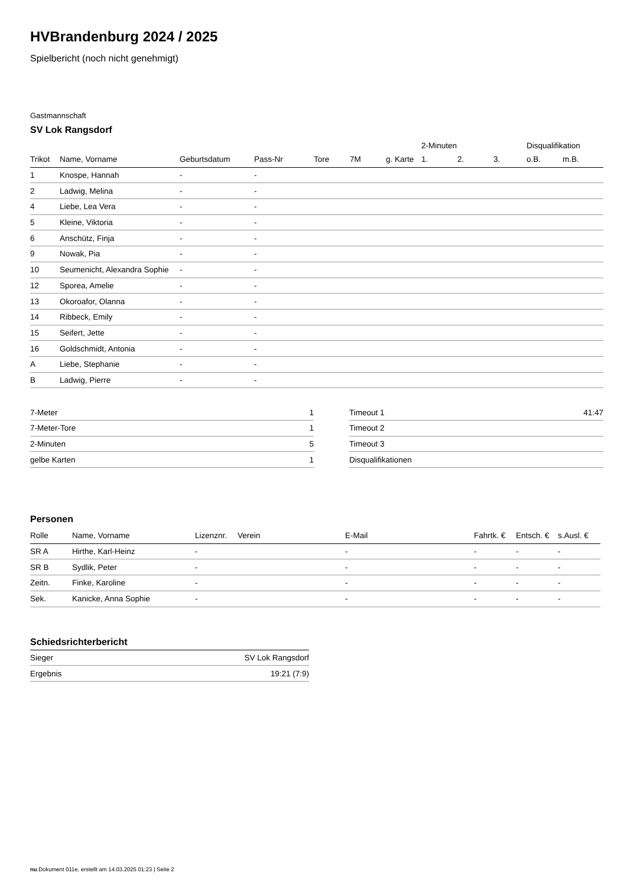HVBrandenburg 2024 / 2025
Spielbericht (noch nicht genehmigt)
Gastmannschaft
SV Lok Rangsdorf
| | | | | | | | 2-Minuten | | | Disqualifikation | |
| --- | --- | --- | --- | --- | --- | --- | --- | --- | --- | --- | --- |
| Trikot | Name, Vorname | Geburtsdatum | Pass-Nr | Tore | 7M | g. Karte | 1. | 2. | 3. | o.B. | m.B. |
| 1 | Knospe, Hannah | - | - | | | | | | | | |
| 2 | Ladwig, Melina | - | - | | | | | | | | |
| 4 | Liebe, Lea Vera | - | - | | | | | | | | |
| 5 | Kleine, Viktoria | - | - | | | | | | | | |
| 6 | Anschütz, Finja | - | - | | | | | | | | |
| 9 | Nowak, Pia | - | - | | | | | | | | |
| 10 | Seumenicht, Alexandra Sophie | - | - | | | | | | | | |
| 12 | Sporea, Amelie | - | - | | | | | | | | |
| 13 | Okoroafor, Olanna | - | - | | | | | | | | |
| 14 | Ribbeck, Emily | - | - | | | | | | | | |
| 15 | Seifert, Jette | - | - | | | | | | | | |
| 16 | Goldschmidt, Antonia | - | - | | | | | | | | |
| A | Liebe, Stephanie | - | - | | | | | | | | |
| B | Ladwig, Pierre | - | - | | | | | | | | |
| 7-Meter | 1 |
| 7-Meter-Tore | 1 |
| 2-Minuten | 5 |
| gelbe Karten | 1 |
| Timeout 1 | 41:47 |
| Timeout 2 | |
| Timeout 3 | |
| Disqualifikationen | |
Personen
| Rolle | Name, Vorname | Lizenznr. | Verein | E-Mail | Fahrtk. € | Entsch. € | s.Ausl. € |
| --- | --- | --- | --- | --- | --- | --- | --- |
| SR A | Hirthe, Karl-Heinz | - | | - | - | - | - |
| SR B | Sydlik, Peter | - | | - | - | - | - |
| Zeitn. | Finke, Karoline | - | | - | - | - | - |
| Sek. | Kanicke, Anna Sophie | - | | - | - | - | - |
Schiedsrichterbericht
| Sieger | SV Lok Rangsdorf |
| Ergebnis | 19:21 (7:9) |
nu.Dokument 011e, erstellt am 14.03.2025 01:23 | Seite 2